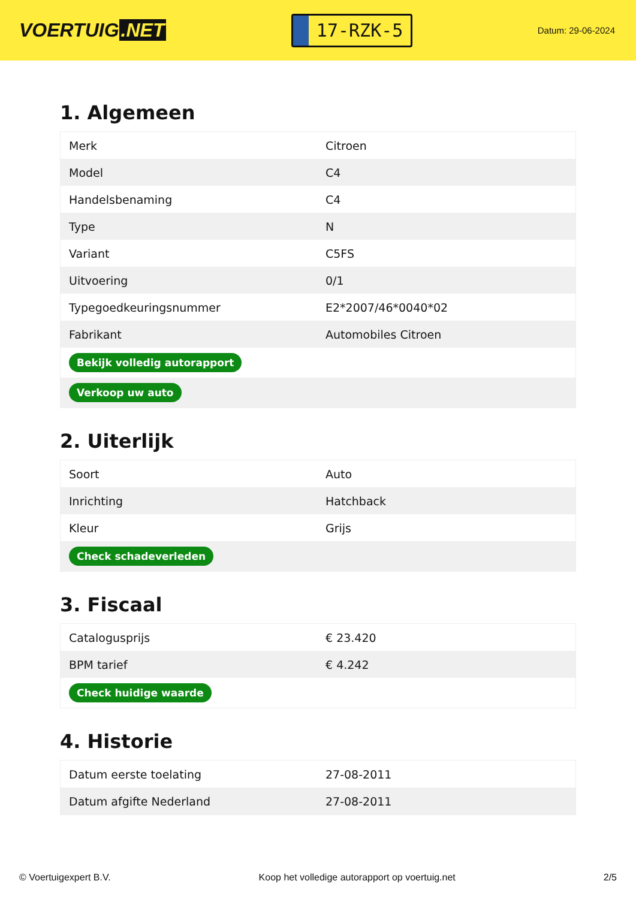VOERTUIG.NET
17-RZK-5
Datum: 29-06-2024
1. Algemeen
| Merk | Citroen |
| Model | C4 |
| Handelsbenaming | C4 |
| Type | N |
| Variant | C5FS |
| Uitvoering | 0/1 |
| Typegoedkeuringsnummer | E2*2007/46*0040*02 |
| Fabrikant | Automobiles Citroen |
| Bekijk volledig autorapport | |
| Verkoop uw auto | |
2. Uiterlijk
| Soort | Auto |
| Inrichting | Hatchback |
| Kleur | Grijs |
| Check schadeverleden | |
3. Fiscaal
| Catalogusprijs | € 23.420 |
| BPM tarief | € 4.242 |
| Check huidige waarde | |
4. Historie
| Datum eerste toelating | 27-08-2011 |
| Datum afgifte Nederland | 27-08-2011 |
© Voertuigexpert B.V. Koop het volledige autorapport op voertuig.net 2/5